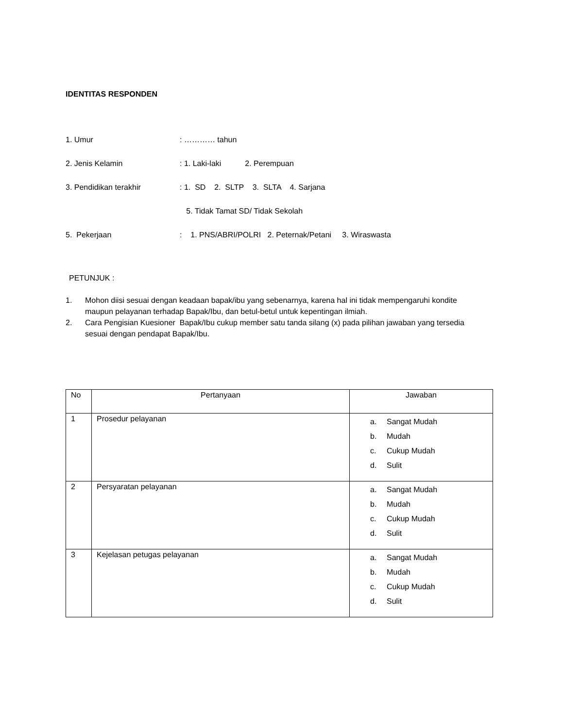IDENTITAS RESPONDEN
1. Umur : ………… tahun
2. Jenis Kelamin : 1. Laki-laki 2. Perempuan
3. Pendidikan terakhir : 1. SD 2. SLTP 3. SLTA 4. Sarjana
5. Tidak Tamat SD/ Tidak Sekolah
5. Pekerjaan : 1. PNS/ABRI/POLRI 2. Peternak/Petani 3. Wiraswasta
PETUNJUK :
1. Mohon diisi sesuai dengan keadaan bapak/ibu yang sebenarnya, karena hal ini tidak mempengaruhi kondite maupun pelayanan terhadap Bapak/Ibu, dan betul-betul untuk kepentingan ilmiah.
2. Cara Pengisian Kuesioner Bapak/Ibu cukup member satu tanda silang (x) pada pilihan jawaban yang tersedia sesuai dengan pendapat Bapak/Ibu.
| No | Pertanyaan | Jawaban |
| --- | --- | --- |
| 1 | Prosedur pelayanan | a. Sangat Mudah b. Mudah c. Cukup Mudah d. Sulit |
| 2 | Persyaratan pelayanan | a. Sangat Mudah b. Mudah c. Cukup Mudah d. Sulit |
| 3 | Kejelasan petugas pelayanan | a. Sangat Mudah b. Mudah c. Cukup Mudah d. Sulit |